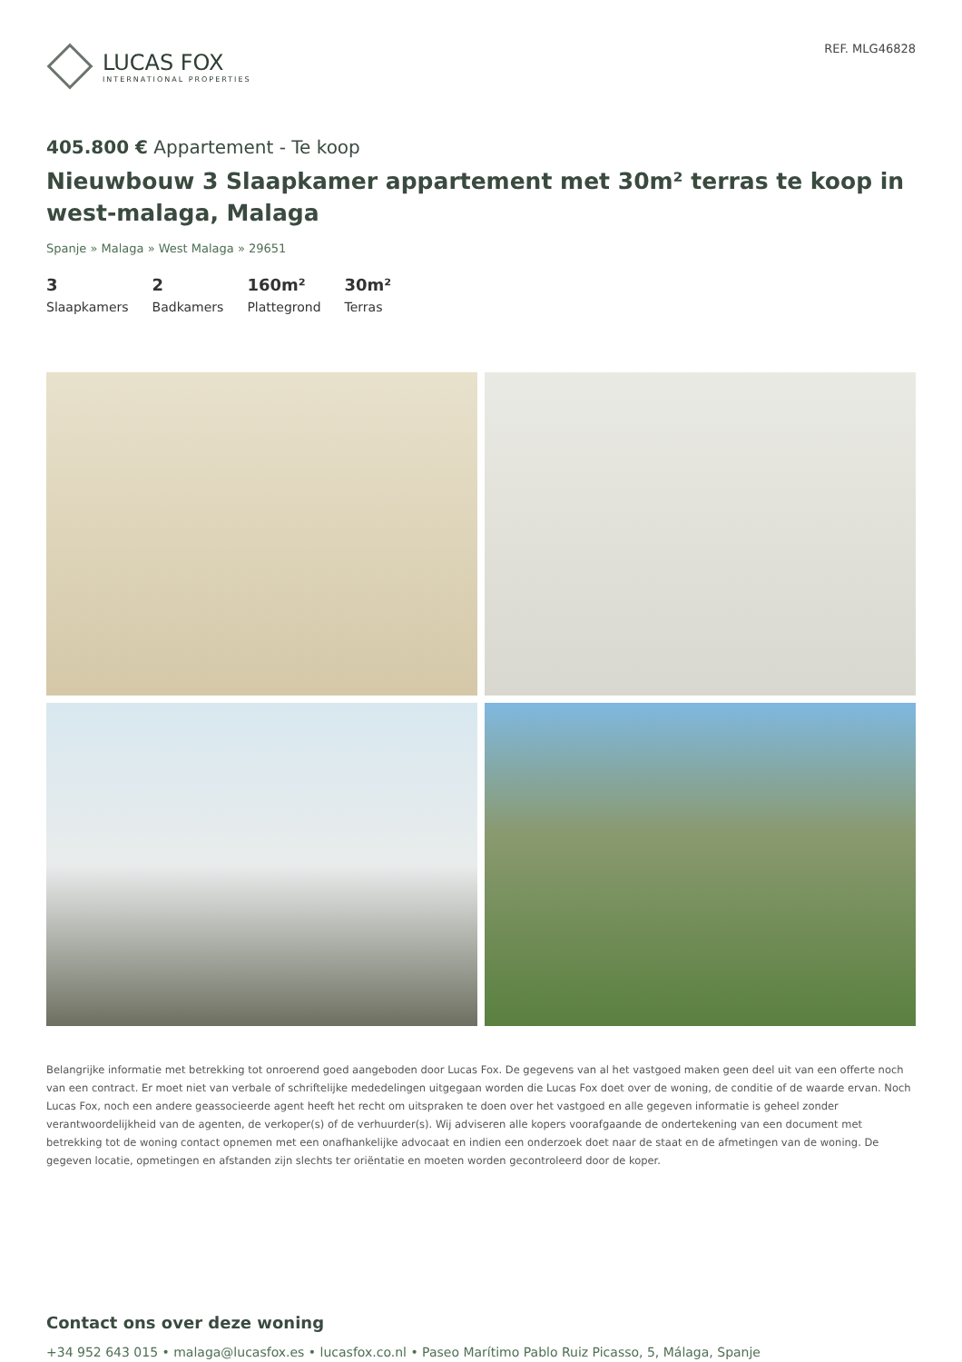LUCAS FOX
INTERNATIONAL PROPERTIES
REF. MLG46828
405.800 € Appartement - Te koop
Nieuwbouw 3 Slaapkamer appartement met 30m² terras te koop in west-malaga, Malaga
Spanje » Malaga » West Malaga » 29651
3
Slaapkamers
2
Badkamers
160m²
Plattegrond
30m²
Terras
Belangrijke informatie met betrekking tot onroerend goed aangeboden door Lucas Fox. De gegevens van al het vastgoed maken geen deel uit van een offerte noch van een contract. Er moet niet van verbale of schriftelijke mededelingen uitgegaan worden die Lucas Fox doet over de woning, de conditie of de waarde ervan. Noch Lucas Fox, noch een andere geassocieerde agent heeft het recht om uitspraken te doen over het vastgoed en alle gegeven informatie is geheel zonder verantwoordelijkheid van de agenten, de verkoper(s) of de verhuurder(s). Wij adviseren alle kopers voorafgaande de ondertekening van een document met betrekking tot de woning contact opnemen met een onafhankelijke advocaat en indien een onderzoek doet naar de staat en de afmetingen van de woning. De gegeven locatie, opmetingen en afstanden zijn slechts ter oriëntatie en moeten worden gecontroleerd door de koper.
Contact ons over deze woning
+34 952 643 015 • malaga@lucasfox.es • lucasfox.co.nl • Paseo Marítimo Pablo Ruiz Picasso, 5, Málaga, Spanje